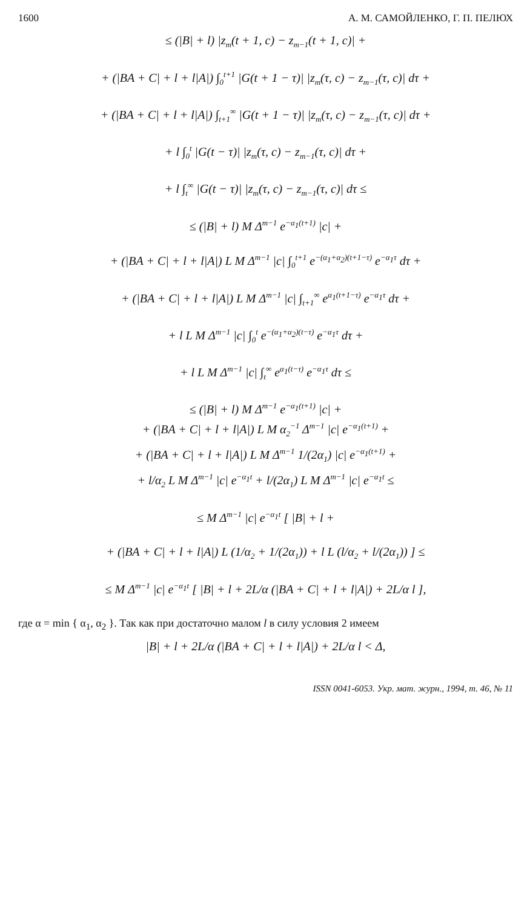1600 А. М. САМОЙЛЕНКО, Г. П. ПЕЛЮХ
≤ (|B| + l) |z<sub>m</sub>(t + 1, c) − z<sub>m−1</sub>(t + 1, c)| +
+ (|BA + C| + l + l|A|) ∫<sub>0</sub><sup>t+1</sup> |G(t + 1 − τ)| |z<sub>m</sub>(τ, c) − z<sub>m−1</sub>(τ, c)| dτ +
+ (|BA + C| + l + l|A|) ∫<sub>t+1</sub><sup>∞</sup> |G(t + 1 − τ)| |z<sub>m</sub>(τ, c) − z<sub>m−1</sub>(τ, c)| dτ +
+ l ∫<sub>0</sub><sup>t</sup> |G(t − τ)| |z<sub>m</sub>(τ, c) − z<sub>m−1</sub>(τ, c)| dτ +
+ l ∫<sub>t</sub><sup>∞</sup> |G(t − τ)| |z<sub>m</sub>(τ, c) − z<sub>m−1</sub>(τ, c)| dτ ≤
≤ (|B| + l) M Δ<sup>m−1</sup> e<sup>−α<sub>1</sub>(t+1)</sup> |c| +
+ (|BA + C| + l + l|A|) L M Δ<sup>m−1</sup> |c| ∫<sub>0</sub><sup>t+1</sup> e<sup>−(α<sub>1</sub>+α<sub>2</sub>)(t+1−τ)</sup> e<sup>−α<sub>1</sub>τ</sup> dτ +
+ (|BA + C| + l + l|A|) L M Δ<sup>m−1</sup> |c| ∫<sub>t+1</sub><sup>∞</sup> e<sup>α<sub>1</sub>(t+1−τ)</sup> e<sup>−α<sub>1</sub>τ</sup> dτ +
+ l L M Δ<sup>m−1</sup> |c| ∫<sub>0</sub><sup>t</sup> e<sup>−(α<sub>1</sub>+α<sub>2</sub>)(t−τ)</sup> e<sup>−α<sub>1</sub>τ</sup> dτ +
+ l L M Δ<sup>m−1</sup> |c| ∫<sub>t</sub><sup>∞</sup> e<sup>α<sub>1</sub>(t−τ)</sup> e<sup>−α<sub>1</sub>τ</sup> dτ ≤
≤ (|B| + l) M Δ<sup>m−1</sup> e<sup>−α<sub>1</sub>(t+1)</sup> |c| +
+ (|BA + C| + l + l|A|) L M α<sub>2</sub><sup>−1</sup> Δ<sup>m−1</sup> |c| e<sup>−α<sub>1</sub>(t+1)</sup> +
+ (|BA + C| + l + l|A|) L M Δ<sup>m−1</sup> 1/(2α<sub>1</sub>) |c| e<sup>−α<sub>1</sub>(t+1)</sup> +
+ l/α<sub>2</sub> L M Δ<sup>m−1</sup> |c| e<sup>−α<sub>1</sub>t</sup> + l/(2α<sub>1</sub>) L M Δ<sup>m−1</sup> |c| e<sup>−α<sub>1</sub>t</sup> ≤
≤ M Δ<sup>m−1</sup> |c| e<sup>−α<sub>1</sub>t</sup> [ |B| + l +
+ (|BA + C| + l + l|A|) L (1/α<sub>2</sub> + 1/(2α<sub>1</sub>)) + l L (l/α<sub>2</sub> + l/(2α<sub>1</sub>)) ] ≤
≤ M Δ<sup>m−1</sup> |c| e<sup>−α<sub>1</sub>t</sup> [ |B| + l + 2L/α (|BA + C| + l + l|A|) + 2L/α l ],
где α = min { α<sub>1</sub>, α<sub>2</sub> }. Так как при достаточно малом l в силу условия 2 имеем
|B| + l + 2L/α (|BA + C| + l + l|A|) + 2L/α l < Δ,
ISSN 0041-6053. Укр. мат. журн., 1994, т. 46, № 11